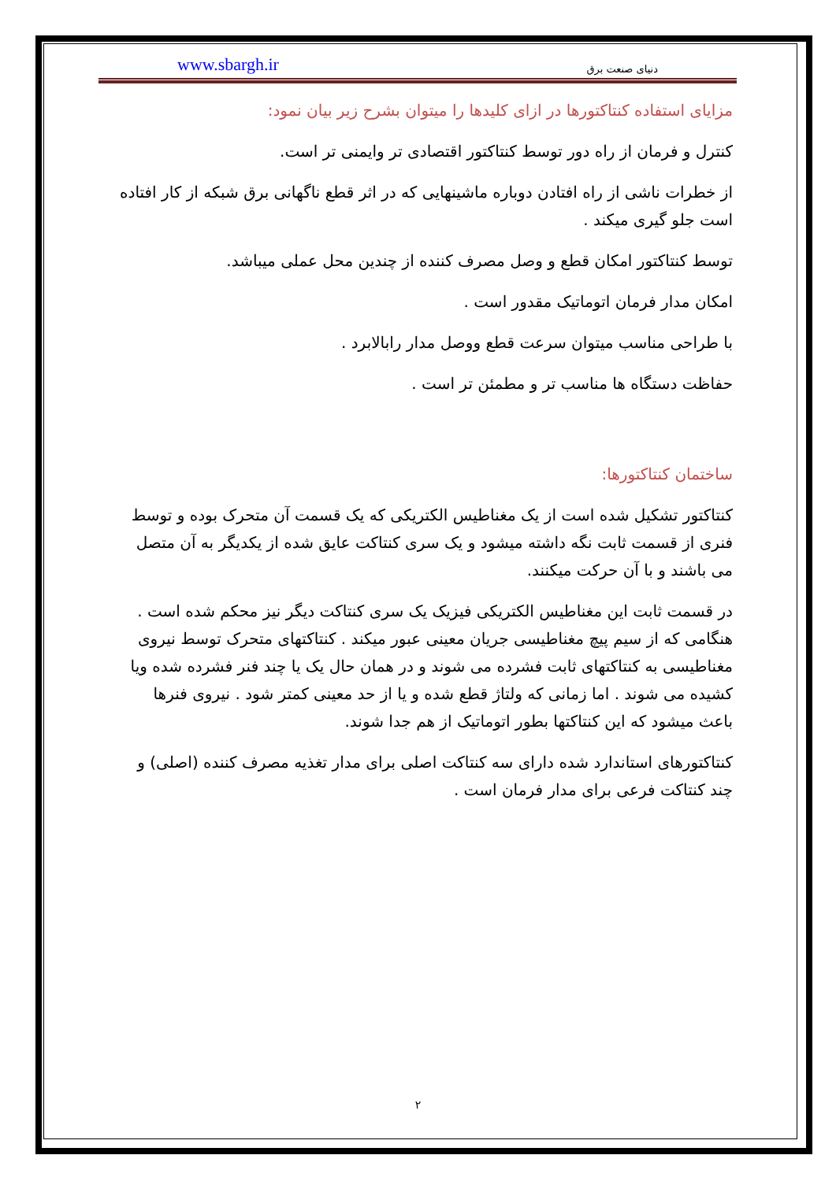www.sbargh.ir دنیای صنعت برق
مزایای استفاده کنتاکتورها در ازای کلیدها را میتوان بشرح زیر بیان نمود:
کنترل و فرمان از راه دور توسط کنتاکتور اقتصادی تر وایمنی تر است.
از خطرات ناشی از راه افتادن دوباره ماشینهایی که در اثر قطع ناگهانی برق شبکه از کار افتاده است جلو گیری میکند .
توسط کنتاکتور امکان قطع و وصل مصرف کننده از چندین محل عملی میباشد.
امکان مدار فرمان اتوماتیک مقدور است .
با طراحی مناسب میتوان سرعت قطع ووصل مدار رابالابرد .
حفاظت دستگاه ها مناسب تر و مطمئن تر است .
ساختمان کنتاکتورها:
کنتاکتور تشکیل شده است از یک مغناطیس الکتریکی که یک قسمت آن متحرک بوده و توسط فنری از قسمت ثابت نگه داشته میشود و یک سری کنتاکت عایق شده از یکدیگر به آن متصل می باشند و با آن حرکت میکنند.
در قسمت ثابت این مغناطیس الکتریکی فیزیک یک سری کنتاکت دیگر نیز محکم شده است . هنگامی که از سیم پیچ مغناطیسی جریان معینی عبور میکند . کنتاکتهای متحرک توسط نیروی مغناطیسی به کنتاکتهای ثابت فشرده می شوند و در همان حال یک یا چند فنر فشرده شده ویا کشیده می شوند . اما زمانی که ولتاژ قطع شده و یا از حد معینی کمتر شود . نیروی فنرها باعث میشود که این کنتاکتها بطور اتوماتیک از هم جدا شوند.
کنتاکتورهای استاندارد شده دارای سه کنتاکت اصلی برای مدار تغذیه مصرف کننده (اصلی) و چند کنتاکت فرعی برای مدار فرمان است .
۲